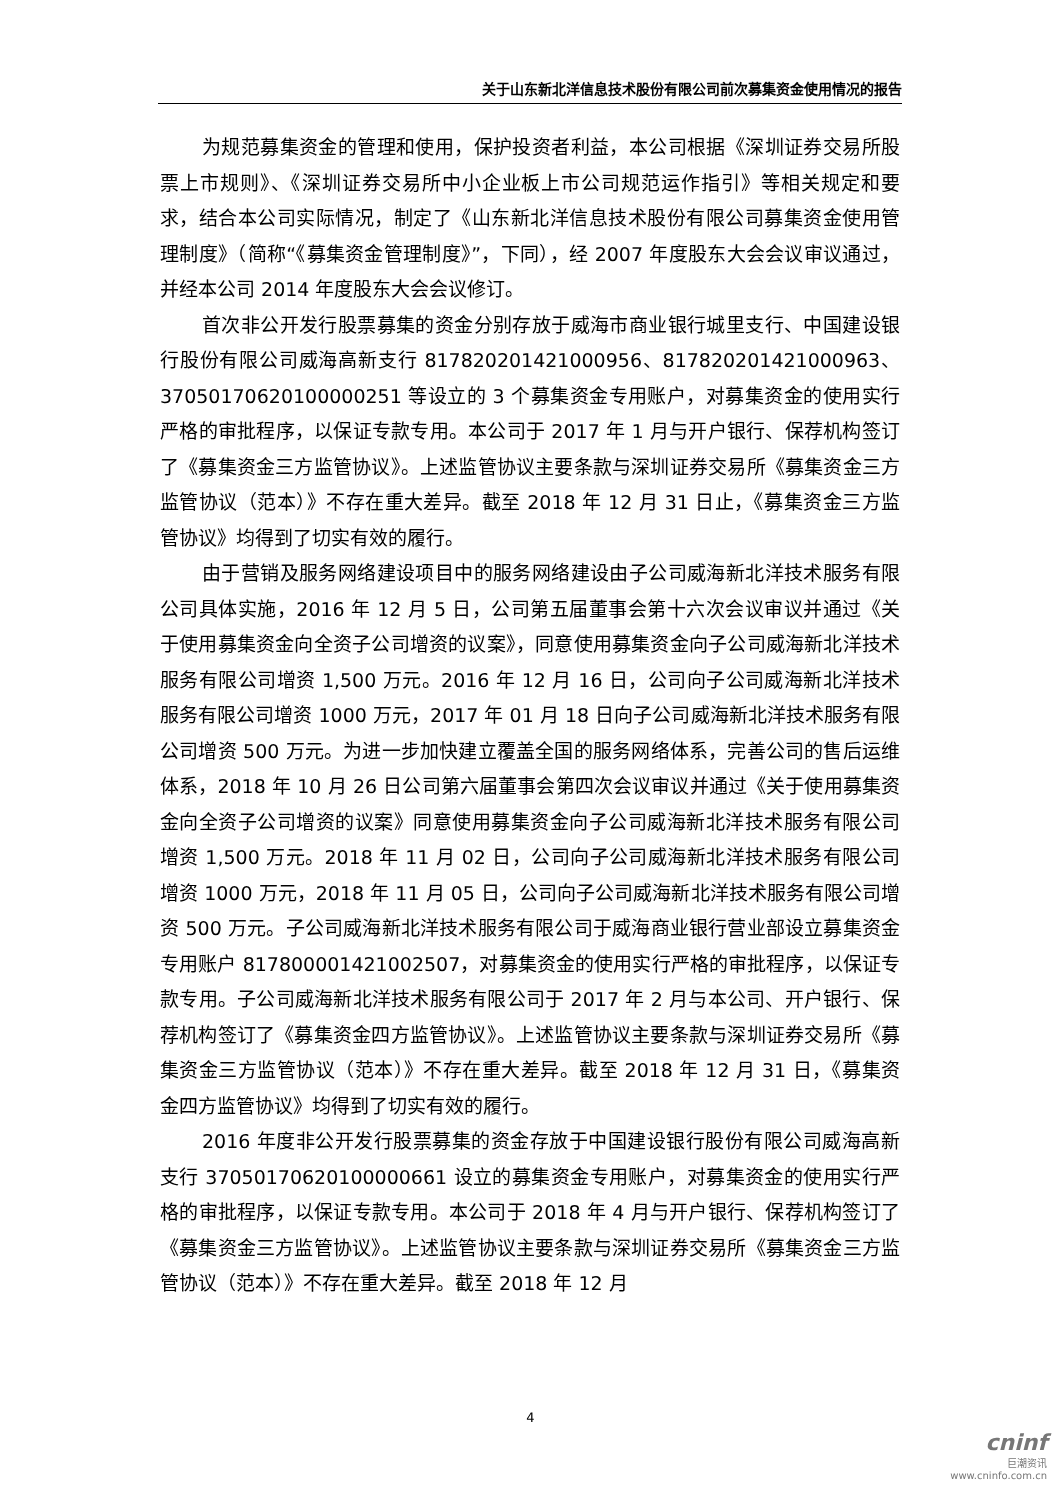关于山东新北洋信息技术股份有限公司前次募集资金使用情况的报告
为规范募集资金的管理和使用，保护投资者利益，本公司根据《深圳证券交易所股票上市规则》、《深圳证券交易所中小企业板上市公司规范运作指引》等相关规定和要求，结合本公司实际情况，制定了《山东新北洋信息技术股份有限公司募集资金使用管理制度》（简称“《募集资金管理制度》”，下同），经 2007 年度股东大会会议审议通过，并经本公司 2014 年度股东大会会议修订。
首次非公开发行股票募集的资金分别存放于威海市商业银行城里支行、中国建设银行股份有限公司威海高新支行 817820201421000956、817820201421000963、37050170620100000251 等设立的 3 个募集资金专用账户，对募集资金的使用实行严格的审批程序，以保证专款专用。本公司于 2017 年 1 月与开户银行、保荐机构签订了《募集资金三方监管协议》。上述监管协议主要条款与深圳证券交易所《募集资金三方监管协议（范本）》不存在重大差异。截至 2018 年 12 月 31 日止，《募集资金三方监管协议》均得到了切实有效的履行。
由于营销及服务网络建设项目中的服务网络建设由子公司威海新北洋技术服务有限公司具体实施，2016 年 12 月 5 日，公司第五届董事会第十六次会议审议并通过《关于使用募集资金向全资子公司增资的议案》，同意使用募集资金向子公司威海新北洋技术服务有限公司增资 1,500 万元。2016 年 12 月 16 日，公司向子公司威海新北洋技术服务有限公司增资 1000 万元，2017 年 01 月 18 日向子公司威海新北洋技术服务有限公司增资 500 万元。为进一步加快建立覆盖全国的服务网络体系，完善公司的售后运维体系，2018 年 10 月 26 日公司第六届董事会第四次会议审议并通过《关于使用募集资金向全资子公司增资的议案》同意使用募集资金向子公司威海新北洋技术服务有限公司增资 1,500 万元。2018 年 11 月 02 日，公司向子公司威海新北洋技术服务有限公司增资 1000 万元，2018 年 11 月 05 日，公司向子公司威海新北洋技术服务有限公司增资 500 万元。子公司威海新北洋技术服务有限公司于威海商业银行营业部设立募集资金专用账户 817800001421002507，对募集资金的使用实行严格的审批程序，以保证专款专用。子公司威海新北洋技术服务有限公司于 2017 年 2 月与本公司、开户银行、保荐机构签订了《募集资金四方监管协议》。上述监管协议主要条款与深圳证券交易所《募集资金三方监管协议（范本）》不存在重大差异。截至 2018 年 12 月 31 日，《募集资金四方监管协议》均得到了切实有效的履行。
2016 年度非公开发行股票募集的资金存放于中国建设银行股份有限公司威海高新支行 37050170620100000661 设立的募集资金专用账户，对募集资金的使用实行严格的审批程序，以保证专款专用。本公司于 2018 年 4 月与开户银行、保荐机构签订了《募集资金三方监管协议》。上述监管协议主要条款与深圳证券交易所《募集资金三方监管协议（范本）》不存在重大差异。截至 2018 年 12 月
4
cninf
巨潮资讯
www.cninfo.com.cn